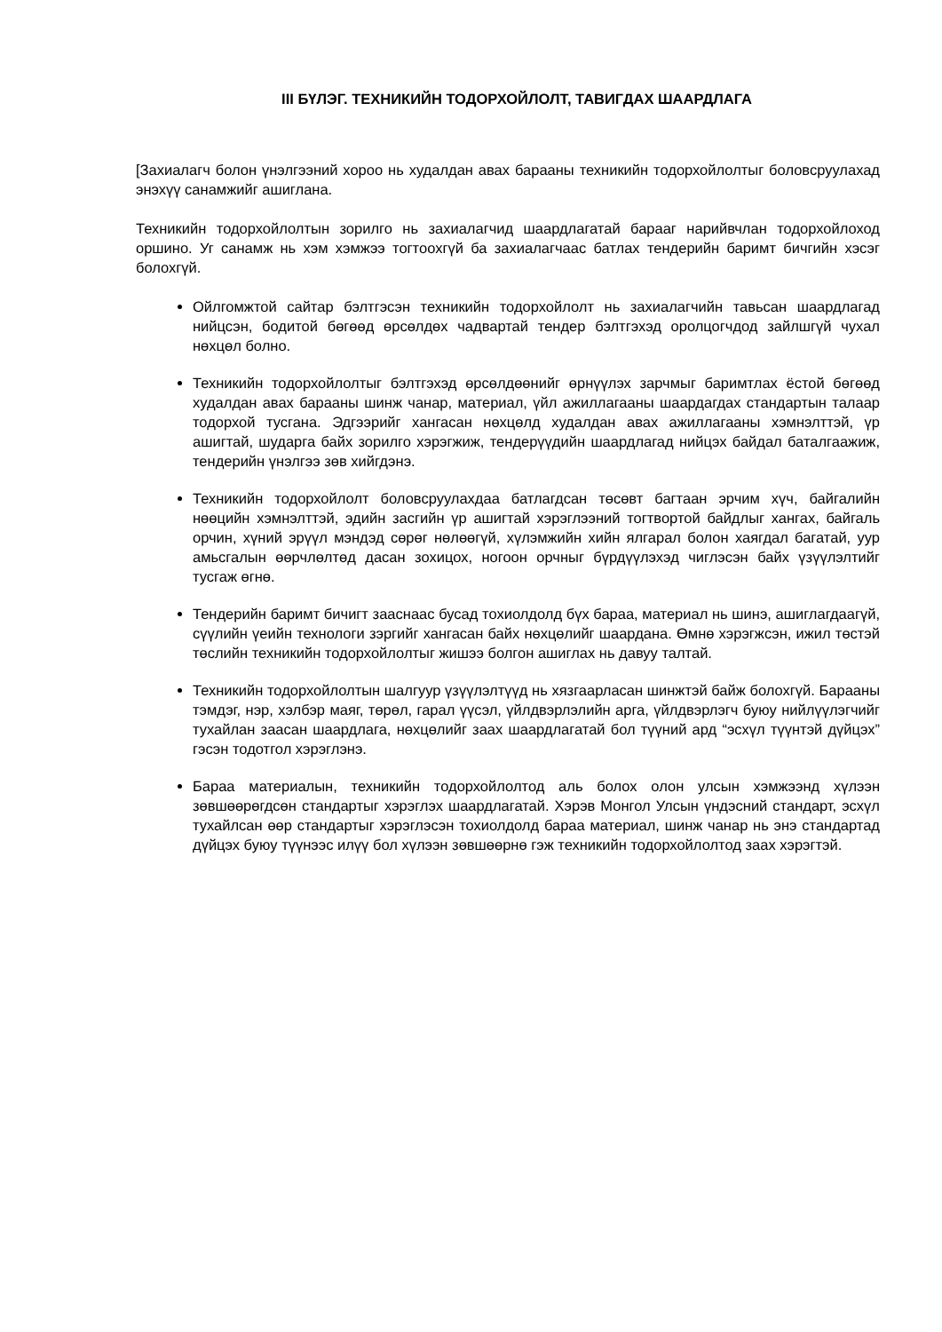III БҮЛЭГ. ТЕХНИКИЙН ТОДОРХОЙЛОЛТ, ТАВИГДАХ ШААРДЛАГА
[Захиалагч болон үнэлгээний хороо нь худалдан авах барааны техникийн тодорхойлолтыг боловсруулахад энэхүү санамжийг ашиглана.
Техникийн тодорхойлолтын зорилго нь захиалагчид шаардлагатай барааг нарийвчлан тодорхойлоход оршино. Уг санамж нь хэм хэмжээ тогтоохгүй ба захиалагчаас батлах тендерийн баримт бичгийн хэсэг болохгүй.
Ойлгомжтой сайтар бэлтгэсэн техникийн тодорхойлолт нь захиалагчийн тавьсан шаардлагад нийцсэн, бодитой бөгөөд өрсөлдөх чадвартай тендер бэлтгэхэд оролцогчдод зайлшгүй чухал нөхцөл болно.
Техникийн тодорхойлолтыг бэлтгэхэд өрсөлдөөнийг өрнүүлэх зарчмыг баримтлах ёстой бөгөөд худалдан авах барааны шинж чанар, материал, үйл ажиллагааны шаардагдах стандартын талаар тодорхой тусгана. Эдгээрийг хангасан нөхцөлд худалдан авах ажиллагааны хэмнэлттэй, үр ашигтай, шударга байх зорилго хэрэгжиж, тендерүүдийн шаардлагад нийцэх байдал баталгаажиж, тендерийн үнэлгээ зөв хийгдэнэ.
Техникийн тодорхойлолт боловсруулахдаа батлагдсан төсөвт багтаан эрчим хүч, байгалийн нөөцийн хэмнэлттэй, эдийн засгийн үр ашигтай хэрэглээний тогтвортой байдлыг хангах, байгаль орчин, хүний эрүүл мэндэд сөрөг нөлөөгүй, хүлэмжийн хийн ялгарал болон хаягдал багатай, уур амьсгалын өөрчлөлтөд дасан зохицох, ногоон орчныг бүрдүүлэхэд чиглэсэн байх үзүүлэлтийг тусгаж өгнө.
Тендерийн баримт бичигт зааснаас бусад тохиолдолд бүх бараа, материал нь шинэ, ашиглагдаагүй, сүүлийн үеийн технологи зэргийг хангасан байх нөхцөлийг шаардана. Өмнө хэрэгжсэн, ижил төстэй төслийн техникийн тодорхойлолтыг жишээ болгон ашиглах нь давуу талтай.
Техникийн тодорхойлолтын шалгуур үзүүлэлтүүд нь хязгаарласан шинжтэй байж болохгүй. Барааны тэмдэг, нэр, хэлбэр маяг, төрөл, гарал үүсэл, үйлдвэрлэлийн арга, үйлдвэрлэгч буюу нийлүүлэгчийг тухайлан заасан шаардлага, нөхцөлийг заах шаардлагатай бол түүний ард “эсхүл түүнтэй дүйцэх” гэсэн тодотгол хэрэглэнэ.
Бараа материалын, техникийн тодорхойлолтод аль болох олон улсын хэмжээнд хүлээн зөвшөөрөгдсөн стандартыг хэрэглэх шаардлагатай. Хэрэв Монгол Улсын үндэсний стандарт, эсхүл тухайлсан өөр стандартыг хэрэглэсэн тохиолдолд бараа материал, шинж чанар нь энэ стандартад дүйцэх буюу түүнээс илүү бол хүлээн зөвшөөрнө гэж техникийн тодорхойлолтод заах хэрэгтэй.